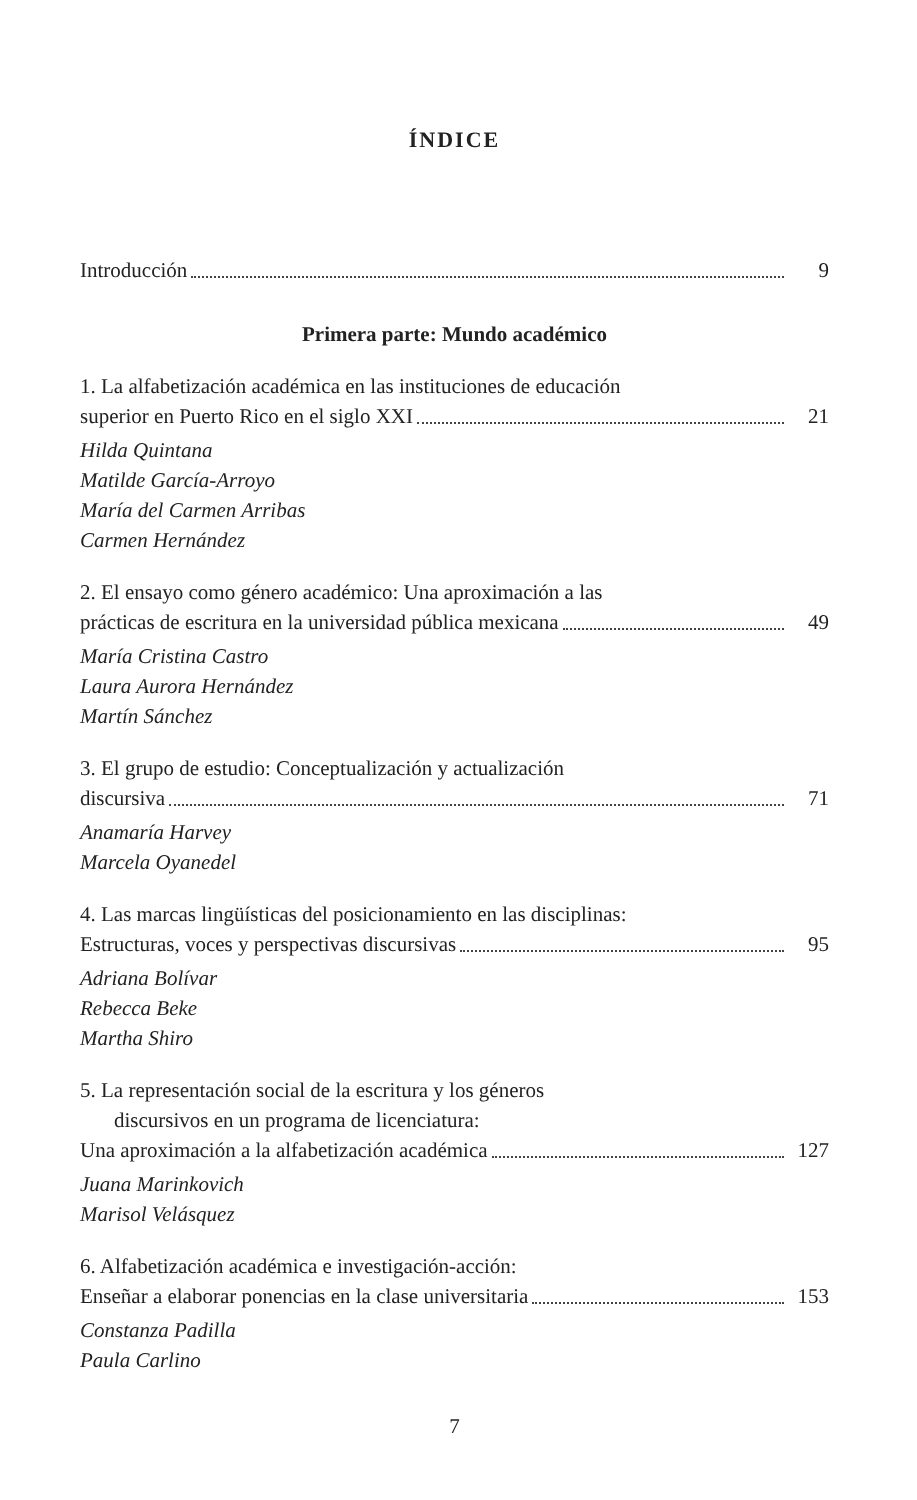ÍNDICE
Introducción 9
Primera parte: Mundo académico
1. La alfabetización académica en las instituciones de educación
superior en Puerto Rico en el siglo XXI 21
Hilda Quintana
Matilde García-Arroyo
María del Carmen Arribas
Carmen Hernández
2. El ensayo como género académico: Una aproximación a las
prácticas de escritura en la universidad pública mexicana 49
María Cristina Castro
Laura Aurora Hernández
Martín Sánchez
3. El grupo de estudio: Conceptualización y actualización
discursiva 71
Anamaría Harvey
Marcela Oyanedel
4. Las marcas lingüísticas del posicionamiento en las disciplinas:
Estructuras, voces y perspectivas discursivas 95
Adriana Bolívar
Rebecca Beke
Martha Shiro
5. La representación social de la escritura y los géneros
discursivos en un programa de licenciatura:
Una aproximación a la alfabetización académica 127
Juana Marinkovich
Marisol Velásquez
6. Alfabetización académica e investigación-acción:
Enseñar a elaborar ponencias en la clase universitaria 153
Constanza Padilla
Paula Carlino
7